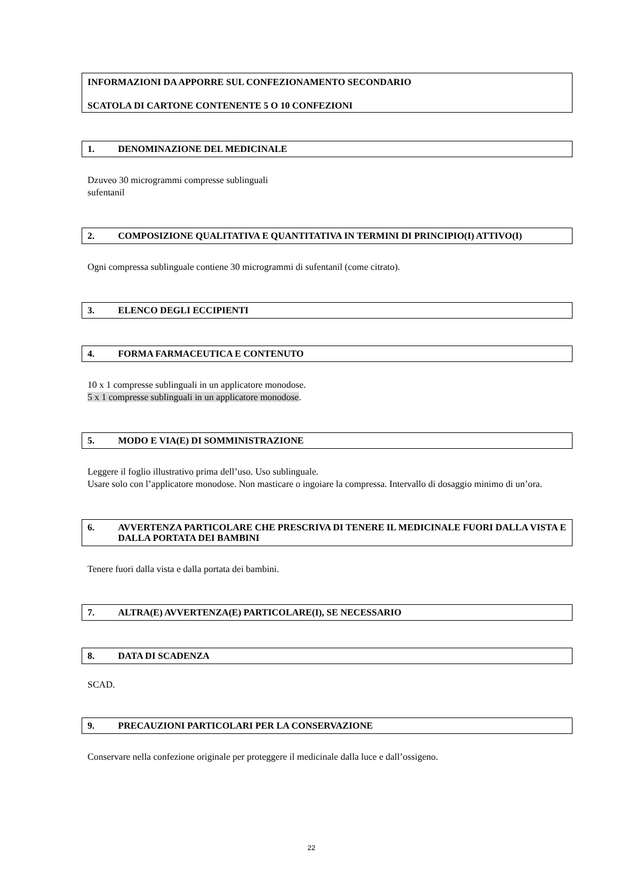INFORMAZIONI DA APPORRE SUL CONFEZIONAMENTO SECONDARIO
SCATOLA DI CARTONE CONTENENTE 5 O 10 CONFEZIONI
1. DENOMINAZIONE DEL MEDICINALE
Dzuveo 30 microgrammi compresse sublinguali
sufentanil
2. COMPOSIZIONE QUALITATIVA E QUANTITATIVA IN TERMINI DI PRINCIPIO(I) ATTIVO(I)
Ogni compressa sublinguale contiene 30 microgrammi di sufentanil (come citrato).
3. ELENCO DEGLI ECCIPIENTI
4. FORMA FARMACEUTICA E CONTENUTO
10 x 1 compresse sublinguali in un applicatore monodose.
5 x 1 compresse sublinguali in un applicatore monodose.
5. MODO E VIA(E) DI SOMMINISTRAZIONE
Leggere il foglio illustrativo prima dell’uso. Uso sublinguale.
Usare solo con l’applicatore monodose. Non masticare o ingoiare la compressa. Intervallo di dosaggio minimo di un’ora.
6. AVVERTENZA PARTICOLARE CHE PRESCRIVA DI TENERE IL MEDICINALE FUORI DALLA VISTA E DALLA PORTATA DEI BAMBINI
Tenere fuori dalla vista e dalla portata dei bambini.
7. ALTRA(E) AVVERTENZA(E) PARTICOLARE(I), SE NECESSARIO
8. DATA DI SCADENZA
SCAD.
9. PRECAUZIONI PARTICOLARI PER LA CONSERVAZIONE
Conservare nella confezione originale per proteggere il medicinale dalla luce e dall’ossigeno.
22